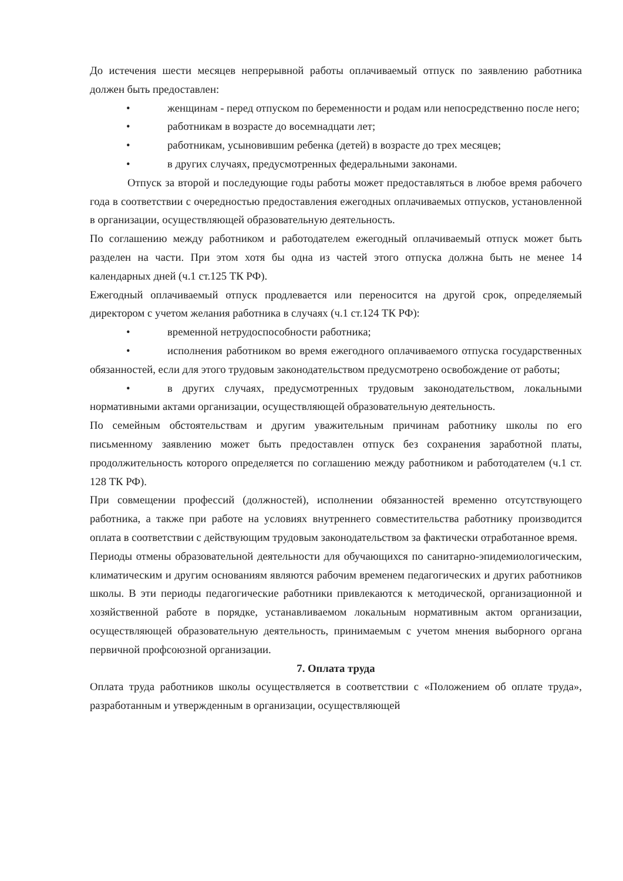До истечения шести месяцев непрерывной работы оплачиваемый отпуск по заявлению работника должен быть предоставлен:
• женщинам - перед отпуском по беременности и родам или непосредственно после него;
• работникам в возрасте до восемнадцати лет;
• работникам, усыновившим ребенка (детей) в возрасте до трех месяцев;
• в других случаях, предусмотренных федеральными законами.
Отпуск за второй и последующие годы работы может предоставляться в любое время рабочего года в соответствии с очередностью предоставления ежегодных оплачиваемых отпусков, установленной в организации, осуществляющей образовательную деятельность.
По соглашению между работником и работодателем ежегодный оплачиваемый отпуск может быть разделен на части. При этом хотя бы одна из частей этого отпуска должна быть не менее 14 календарных дней (ч.1 ст.125 ТК РФ).
Ежегодный оплачиваемый отпуск продлевается или переносится на другой срок, определяемый директором с учетом желания работника в случаях (ч.1 ст.124 ТК РФ):
• временной нетрудоспособности работника;
• исполнения работником во время ежегодного оплачиваемого отпуска государственных обязанностей, если для этого трудовым законодательством предусмотрено освобождение от работы;
• в других случаях, предусмотренных трудовым законодательством, локальными нормативными актами организации, осуществляющей образовательную деятельность.
По семейным обстоятельствам и другим уважительным причинам работнику школы по его письменному заявлению может быть предоставлен отпуск без сохранения заработной платы, продолжительность которого определяется по соглашению между работником и работодателем (ч.1 ст. 128 ТК РФ).
При совмещении профессий (должностей), исполнении обязанностей временно отсутствующего работника, а также при работе на условиях внутреннего совместительства работнику производится оплата в соответствии с действующим трудовым законодательством за фактически отработанное время.
Периоды отмены образовательной деятельности для обучающихся по санитарно-эпидемиологическим, климатическим и другим основаниям являются рабочим временем педагогических и других работников школы. В эти периоды педагогические работники привлекаются к методической, организационной и хозяйственной работе в порядке, устанавливаемом локальным нормативным актом организации, осуществляющей образовательную деятельность, принимаемым с учетом мнения выборного органа первичной профсоюзной организации.
7. Оплата труда
Оплата труда работников школы осуществляется в соответствии с «Положением об оплате труда», разработанным и утвержденным в организации, осуществляющей